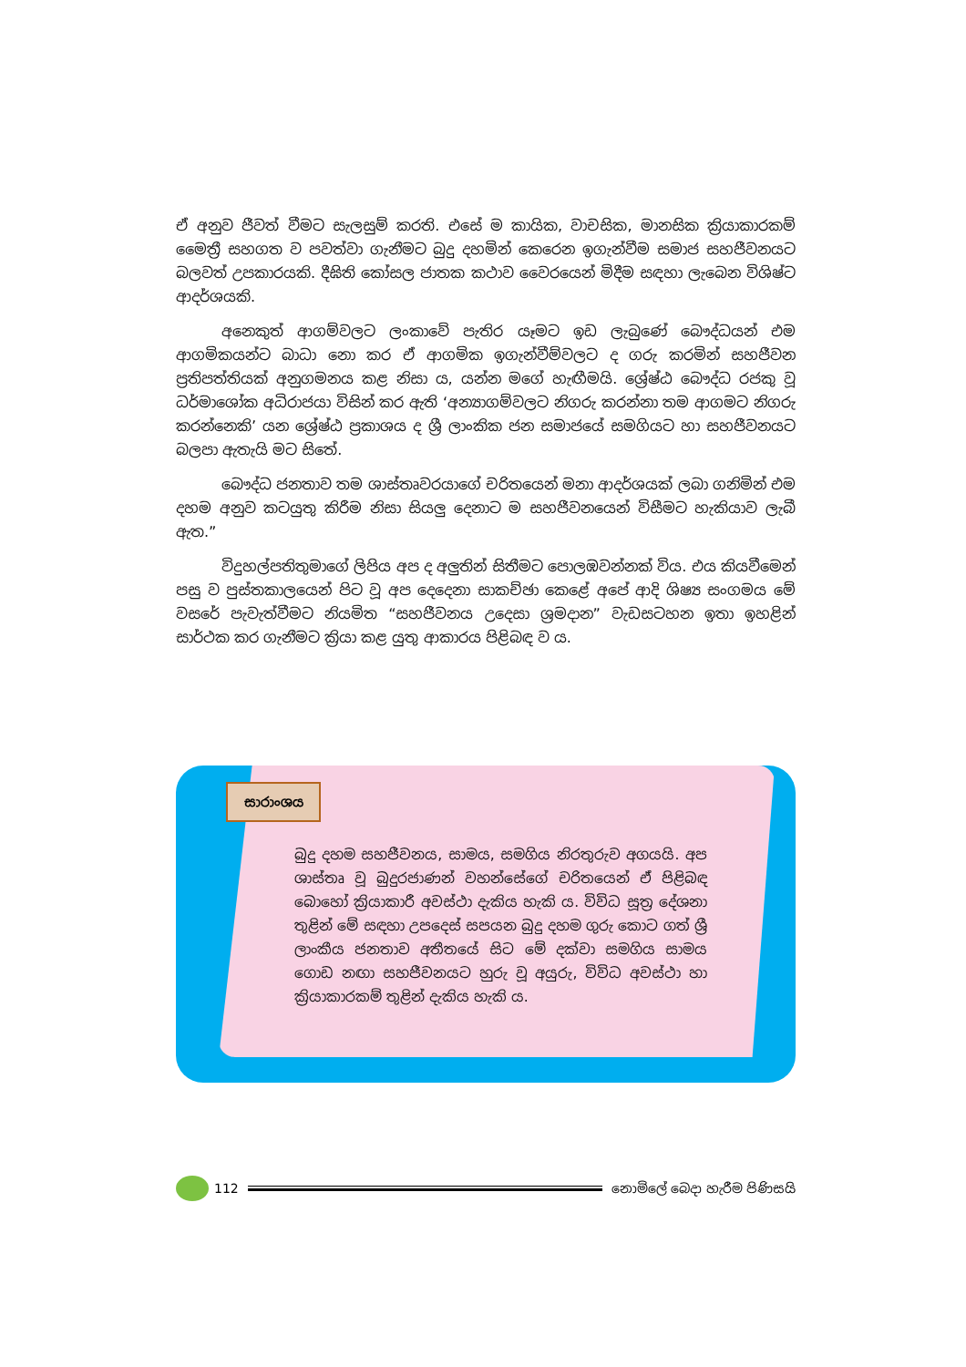ඒ අනුව ජීවත් වීමට සැලසුම් කරති. එසේ ම කායික, වාචසික, මානසික ක්‍රියාකාරකම් මෛත්‍රී සහගත ව පවත්වා ගැනීමට බුදු දහමින් කෙරෙන ඉගැන්වීම සමාජ සහජීවනයට බලවත් උපකාරයකි. දීඝිති කෝසල ජාතක කථාව වෛරයෙන් මිදීම සඳහා ලැබෙන විශිෂ්ට ආදර්ශයකි.
අනෙකුත් ආගම්වලට ලංකාවේ පැතිර යෑමට ඉඩ ලැබුණේ බෞද්ධයන් එම ආගමිකයන්ට බාධා නො කර ඒ ආගමික ඉගැන්වීම්වලට ද ගරු කරමින් සහජීවන ප්‍රතිපත්තියක් අනුගමනය කළ නිසා ය, යන්න මගේ හැඟීමයි. ශ්‍රේෂ්ඨ බෞද්ධ රජකු වූ ධර්මාශෝක අධිරාජයා විසින් කර ඇති ‘අන්‍යාගම්වලට නිගරු කරන්නා තම ආගමට නිගරු කරන්නෙකි’ යන ශ්‍රේෂ්ඨ ප්‍රකාශය ද ශ්‍රී ලාංකික ජන සමාජයේ සමගියට හා සහජීවනයට බලපා ඇතැයි මට සිතේ.
බෞද්ධ ජනතාව තම ශාස්තෘවරයාගේ චරිතයෙන් මනා ආදර්ශයක් ලබා ගනිමින් එම දහම අනුව කටයුතු කිරීම නිසා සියලු දෙනාට ම සහජීවනයෙන් විසීමට හැකියාව ලැබී ඇත.”
විදුහල්පතිතුමාගේ ලිපිය අප ද අලුතින් සිතීමට පොලඹවන්නක් විය. එය කියවීමෙන් පසු ව පුස්තකාලයෙන් පිට වූ අප දෙදෙනා සාකච්ඡා කෙළේ අපේ ආදි ශිෂ්‍ය සංගමය මේ වසරේ පැවැත්වීමට නියමිත “සහජීවනය උදෙසා ශ්‍රමදාන” වැඩසටහන ඉතා ඉහළින් සාර්ථක කර ගැනීමට ක්‍රියා කළ යුතු ආකාරය පිළිබඳ ව ය.
සාරාංශය
බුදු දහම සහජීවනය, සාමය, සමගිය නිරතුරුව අගයයි. අප ශාස්තෘ වූ බුදුරජාණන් වහන්සේගේ චරිතයෙන් ඒ පිළිබඳ බොහෝ ක්‍රියාකාරී අවස්ථා දැකිය හැකි ය. විවිධ සූත්‍ර දේශනා තුළින් මේ සඳහා උපදෙස් සපයන බුදු දහම ගුරු කොට ගත් ශ්‍රී ලාංකීය ජනතාව අතීතයේ සිට මේ දක්වා සමගිය සාමය ගොඩ නඟා සහජීවනයට හුරු වූ අයුරු, විවිධ අවස්ථා හා ක්‍රියාකාරකම් තුළින් දැකිය හැකි ය.
112 නොමිලේ බෙදා හැරීම පිණිසයි